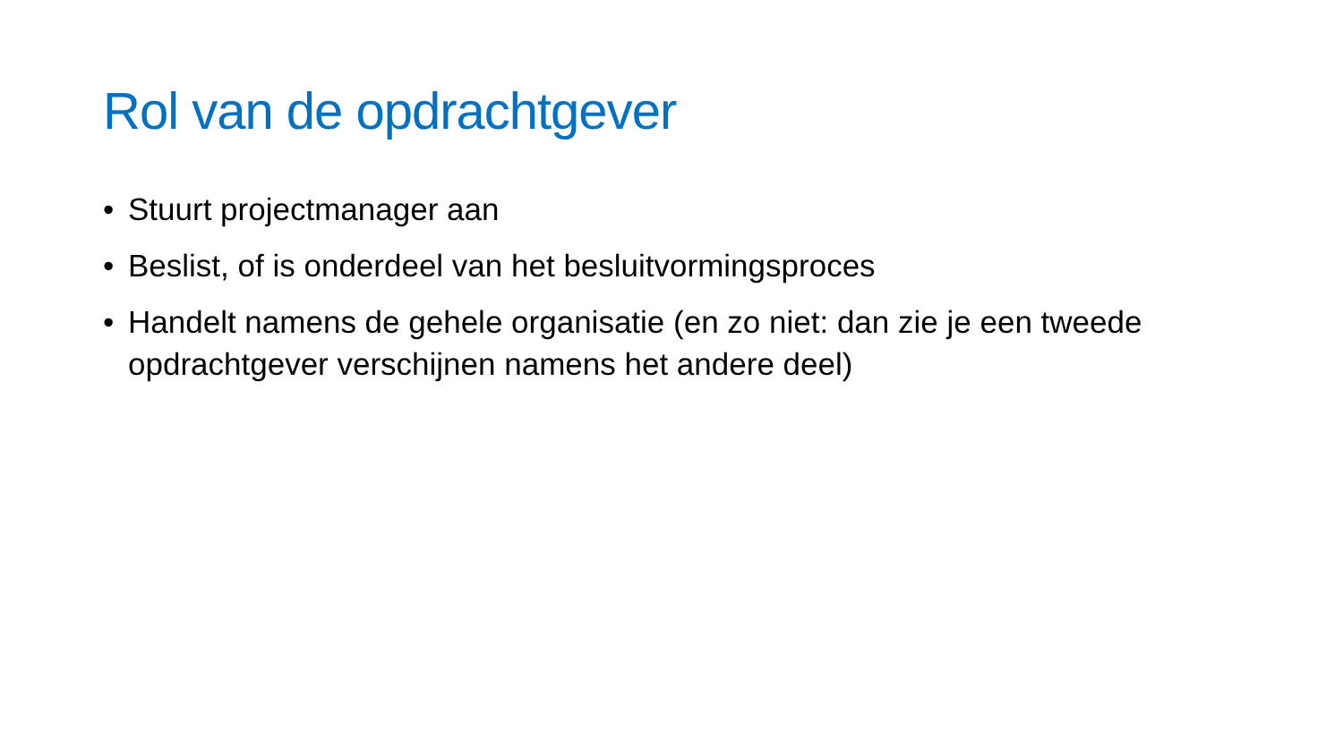Rol van de opdrachtgever
• Stuurt projectmanager aan
• Beslist, of is onderdeel van het besluitvormingsproces
• Handelt namens de gehele organisatie (en zo niet: dan zie je een tweede opdrachtgever verschijnen namens het andere deel)